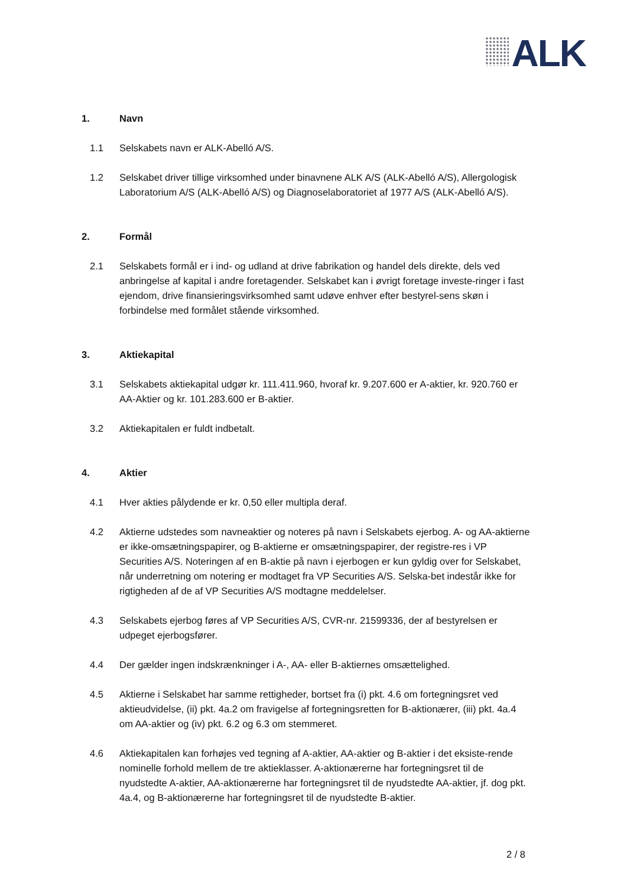ALK
1. Navn
1.1 Selskabets navn er ALK-Abelló A/S.
1.2 Selskabet driver tillige virksomhed under binavnene ALK A/S (ALK-Abelló A/S), Allergologisk Laboratorium A/S (ALK-Abelló A/S) og Diagnoselaboratoriet af 1977 A/S (ALK-Abelló A/S).
2. Formål
2.1 Selskabets formål er i ind- og udland at drive fabrikation og handel dels direkte, dels ved anbringelse af kapital i andre foretagender. Selskabet kan i øvrigt foretage investe-ringer i fast ejendom, drive finansieringsvirksomhed samt udøve enhver efter bestyrel-sens skøn i forbindelse med formålet stående virksomhed.
3. Aktiekapital
3.1 Selskabets aktiekapital udgør kr. 111.411.960, hvoraf kr. 9.207.600 er A-aktier, kr. 920.760 er AA-Aktier og kr. 101.283.600 er B-aktier.
3.2 Aktiekapitalen er fuldt indbetalt.
4. Aktier
4.1 Hver akties pålydende er kr. 0,50 eller multipla deraf.
4.2 Aktierne udstedes som navneaktier og noteres på navn i Selskabets ejerbog. A- og AA-aktierne er ikke-omsætningspapirer, og B-aktierne er omsætningspapirer, der registre-res i VP Securities A/S. Noteringen af en B-aktie på navn i ejerbogen er kun gyldig over for Selskabet, når underretning om notering er modtaget fra VP Securities A/S. Selska-bet indestår ikke for rigtigheden af de af VP Securities A/S modtagne meddelelser.
4.3 Selskabets ejerbog føres af VP Securities A/S, CVR-nr. 21599336, der af bestyrelsen er udpeget ejerbogsfører.
4.4 Der gælder ingen indskrænkninger i A-, AA- eller B-aktiernes omsættelighed.
4.5 Aktierne i Selskabet har samme rettigheder, bortset fra (i) pkt. 4.6 om fortegningsret ved aktieudvidelse, (ii) pkt. 4a.2 om fravigelse af fortegningsretten for B-aktionærer, (iii) pkt. 4a.4 om AA-aktier og (iv) pkt. 6.2 og 6.3 om stemmeret.
4.6 Aktiekapitalen kan forhøjes ved tegning af A-aktier, AA-aktier og B-aktier i det eksiste-rende nominelle forhold mellem de tre aktieklasser. A-aktionærerne har fortegningsret til de nyudstedte A-aktier, AA-aktionærerne har fortegningsret til de nyudstedte AA-aktier, jf. dog pkt. 4a.4, og B-aktionærerne har fortegningsret til de nyudstedte B-aktier.
2 / 8